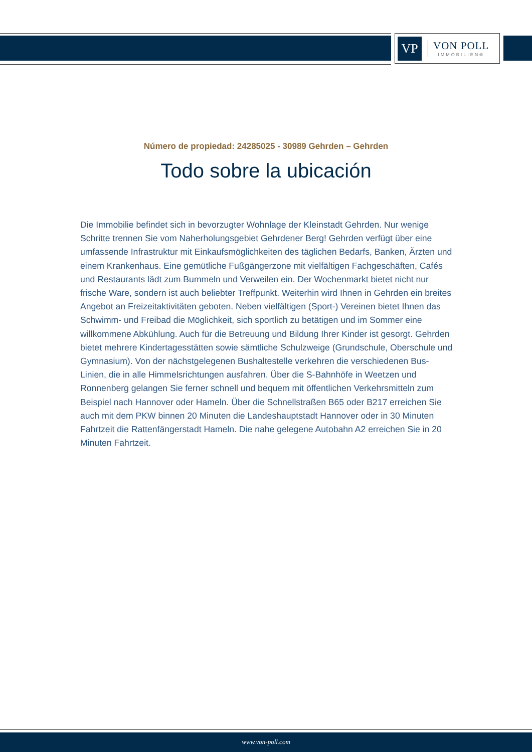VP
VON POLL
IMMOBILIEN®
Número de propiedad: 24285025 - 30989 Gehrden – Gehrden
Todo sobre la ubicación
Die Immobilie befindet sich in bevorzugter Wohnlage der Kleinstadt Gehrden. Nur wenige Schritte trennen Sie vom Naherholungsgebiet Gehrdener Berg! Gehrden verfügt über eine umfassende Infrastruktur mit Einkaufsmöglichkeiten des täglichen Bedarfs, Banken, Ärzten und einem Krankenhaus. Eine gemütliche Fußgängerzone mit vielfältigen Fachgeschäften, Cafés und Restaurants lädt zum Bummeln und Verweilen ein. Der Wochenmarkt bietet nicht nur frische Ware, sondern ist auch beliebter Treffpunkt. Weiterhin wird Ihnen in Gehrden ein breites Angebot an Freizeitaktivitäten geboten. Neben vielfältigen (Sport-) Vereinen bietet Ihnen das Schwimm- und Freibad die Möglichkeit, sich sportlich zu betätigen und im Sommer eine willkommene Abkühlung. Auch für die Betreuung und Bildung Ihrer Kinder ist gesorgt. Gehrden bietet mehrere Kindertagesstätten sowie sämtliche Schulzweige (Grundschule, Oberschule und Gymnasium). Von der nächstgelegenen Bushaltestelle verkehren die verschiedenen Bus-Linien, die in alle Himmelsrichtungen ausfahren. Über die S-Bahnhöfe in Weetzen und Ronnenberg gelangen Sie ferner schnell und bequem mit öffentlichen Verkehrsmitteln zum Beispiel nach Hannover oder Hameln. Über die Schnellstraßen B65 oder B217 erreichen Sie auch mit dem PKW binnen 20 Minuten die Landeshauptstadt Hannover oder in 30 Minuten Fahrtzeit die Rattenfängerstadt Hameln. Die nahe gelegene Autobahn A2 erreichen Sie in 20 Minuten Fahrtzeit.
www.von-poll.com